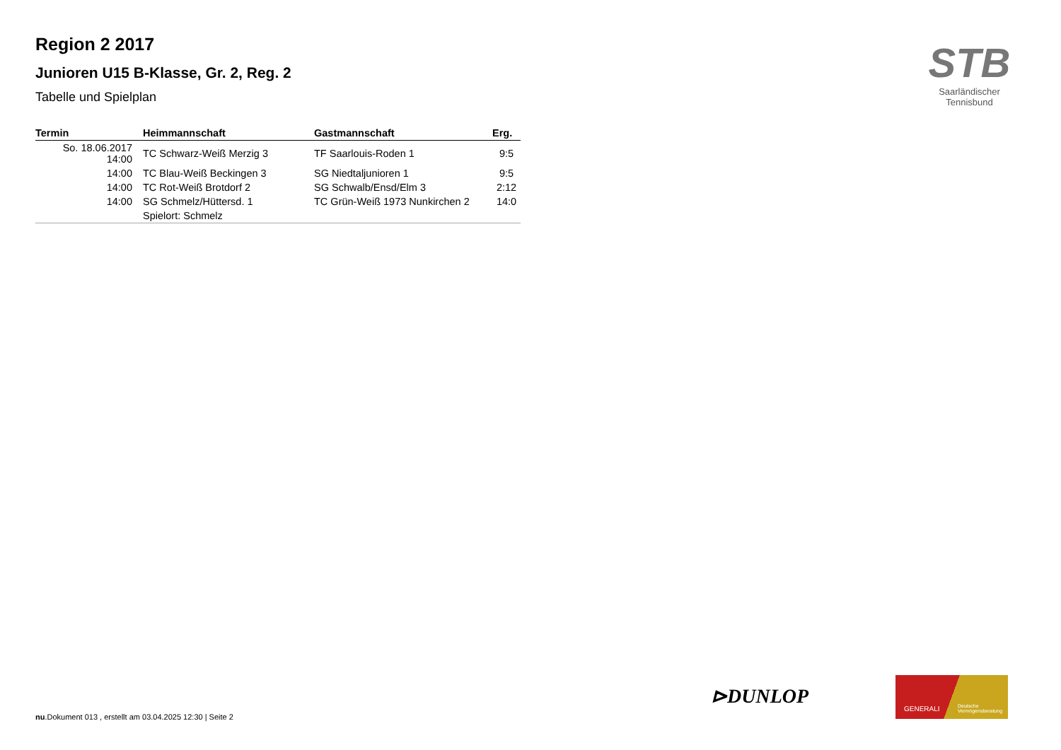Region 2 2017
Junioren U15 B-Klasse, Gr. 2, Reg. 2
Tabelle und Spielplan
| Termin | Heimmannschaft | Gastmannschaft | Erg. |
| --- | --- | --- | --- |
| So. 18.06.2017 14:00 | TC Schwarz-Weiß Merzig 3 | TF Saarlouis-Roden 1 | 9:5 |
| 14:00 | TC Blau-Weiß Beckingen 3 | SG Niedtaljunioren 1 | 9:5 |
| 14:00 | TC Rot-Weiß Brotdorf 2 | SG Schwalb/Ensd/Elm 3 | 2:12 |
| 14:00 | SG Schmelz/Hüttersd. 1 | TC Grün-Weiß 1973 Nunkirchen 2 | 14:0 |
| | Spielort: Schmelz | | |
STB
Saarländischer Tennisbund
⊳DUNLOP
GENERALI Deutsche Vermögensberatung
nu.Dokument 013 , erstellt am 03.04.2025 12:30 | Seite 2